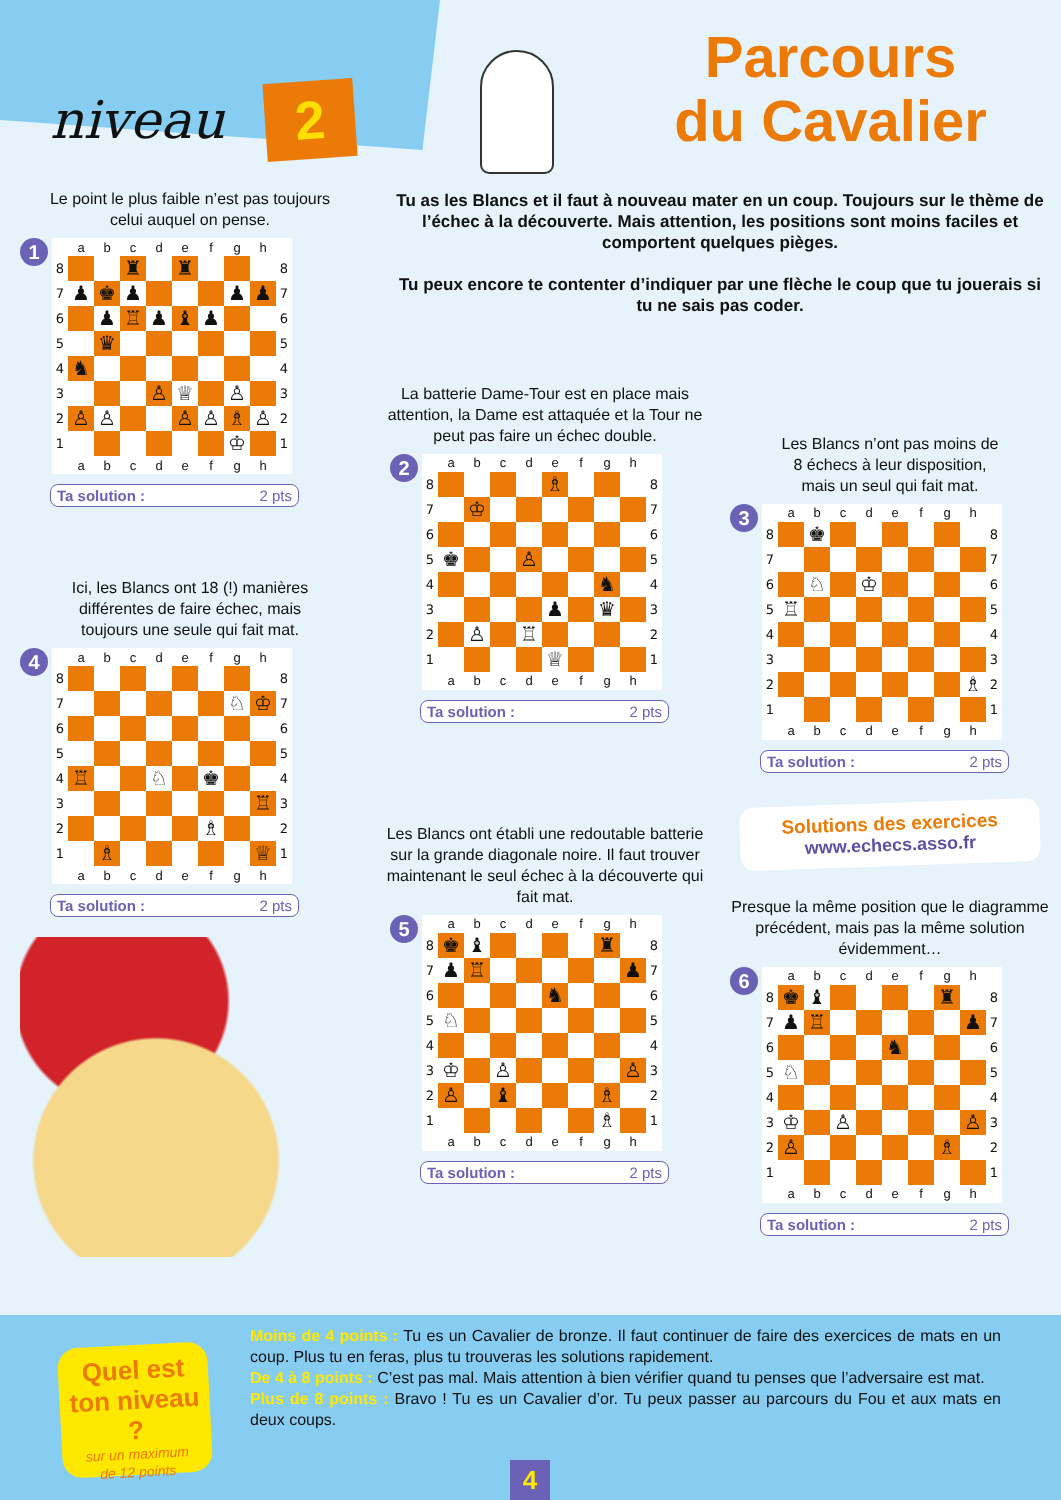niveau 2
Parcours
du Cavalier
Le point le plus faible n’est pas toujours
celui auquel on pense.
1
| | a | b | c | d | e | f | g | h | |
| --- | --- | --- | --- | --- | --- | --- | --- | --- | --- |
| 8 | | | ♜ | | ♜ | | | | 8 |
| 7 | ♟ | ♚ | ♟ | | | | ♟ | ♟ | 7 |
| 6 | | ♟ | ♖ | ♟ | ♝ | ♟ | | | 6 |
| 5 | | ♛ | | | | | | | 5 |
| 4 | ♞ | | | | | | | | 4 |
| 3 | | | | ♙ | ♕ | | ♙ | | 3 |
| 2 | ♙ | ♙ | | | ♙ | ♙ | ♗ | ♙ | 2 |
| 1 | | | | | | | ♔ | | 1 |
| | a | b | c | d | e | f | g | h | |
Ta solution : 2 pts
Ici, les Blancs ont 18 (!) manières
différentes de faire échec, mais
toujours une seule qui fait mat.
4
| | a | b | c | d | e | f | g | h | |
| --- | --- | --- | --- | --- | --- | --- | --- | --- | --- |
| 8 | | | | | | | | | 8 |
| 7 | | | | | | | ♘ | ♔ | 7 |
| 6 | | | | | | | | | 6 |
| 5 | | | | | | | | | 5 |
| 4 | ♖ | | | ♘ | | ♚ | | | 4 |
| 3 | | | | | | | | ♖ | 3 |
| 2 | | | | | | ♗ | | | 2 |
| 1 | | ♗ | | | | | | ♕ | 1 |
| | a | b | c | d | e | f | g | h | |
Ta solution : 2 pts
Tu as les Blancs et il faut à nouveau mater en un coup. Toujours sur le thème de l’échec à la découverte. Mais attention, les positions sont moins faciles et comportent quelques pièges.
Tu peux encore te contenter d’indiquer par une flèche le coup que tu jouerais si tu ne sais pas coder.
La batterie Dame-Tour est en place mais attention, la Dame est attaquée et la Tour ne peut pas faire un échec double.
2
| | a | b | c | d | e | f | g | h | |
| --- | --- | --- | --- | --- | --- | --- | --- | --- | --- |
| 8 | | | | | ♗ | | | | 8 |
| 7 | | ♔ | | | | | | | 7 |
| 6 | | | | | | | | | 6 |
| 5 | ♚ | | | ♙ | | | | | 5 |
| 4 | | | | | | | ♞ | | 4 |
| 3 | | | | | ♟ | | ♛ | | 3 |
| 2 | | ♙ | | ♖ | | | | | 2 |
| 1 | | | | | ♕ | | | | 1 |
| | a | b | c | d | e | f | g | h | |
Ta solution : 2 pts
Les Blancs ont établi une redoutable batterie sur la grande diagonale noire. Il faut trouver maintenant le seul échec à la découverte qui fait mat.
5
| | a | b | c | d | e | f | g | h | |
| --- | --- | --- | --- | --- | --- | --- | --- | --- | --- |
| 8 | ♚ | ♝ | | | | | ♜ | | 8 |
| 7 | ♟ | ♖ | | | | | | ♟ | 7 |
| 6 | | | | | ♞ | | | | 6 |
| 5 | ♘ | | | | | | | | 5 |
| 4 | | | | | | | | | 4 |
| 3 | ♔ | | ♙ | | | | | ♙ | 3 |
| 2 | ♙ | | ♝ | | | | ♗ | | 2 |
| 1 | | | | | | | ♗ | | 1 |
| | a | b | c | d | e | f | g | h | |
Ta solution : 2 pts
Les Blancs n’ont pas moins de
8 échecs à leur disposition,
mais un seul qui fait mat.
3
| | a | b | c | d | e | f | g | h | |
| --- | --- | --- | --- | --- | --- | --- | --- | --- | --- |
| 8 | | ♚ | | | | | | | 8 |
| 7 | | | | | | | | | 7 |
| 6 | | ♘ | | ♔ | | | | | 6 |
| 5 | ♖ | | | | | | | | 5 |
| 4 | | | | | | | | | 4 |
| 3 | | | | | | | | | 3 |
| 2 | | | | | | | | ♗ | 2 |
| 1 | | | | | | | | | 1 |
| | a | b | c | d | e | f | g | h | |
Ta solution : 2 pts
Solutions des exercices
www.echecs.asso.fr
Presque la même position que le diagramme précédent, mais pas la même solution évidemment…
6
| | a | b | c | d | e | f | g | h | |
| --- | --- | --- | --- | --- | --- | --- | --- | --- | --- |
| 8 | ♚ | ♝ | | | | | ♜ | | 8 |
| 7 | ♟ | ♖ | | | | | | ♟ | 7 |
| 6 | | | | | ♞ | | | | 6 |
| 5 | ♘ | | | | | | | | 5 |
| 4 | | | | | | | | | 4 |
| 3 | ♔ | | ♙ | | | | | ♙ | 3 |
| 2 | ♙ | | | | | | ♗ | | 2 |
| 1 | | | | | | | | | 1 |
| | a | b | c | d | e | f | g | h | |
Ta solution : 2 pts
Quel est
ton niveau ?
sur un maximum
de 12 points
Moins de 4 points : Tu es un Cavalier de bronze. Il faut continuer de faire des exercices de mats en un coup. Plus tu en feras, plus tu trouveras les solutions rapidement.
De 4 à 8 points : C’est pas mal. Mais attention à bien vérifier quand tu penses que l’adversaire est mat.
Plus de 8 points : Bravo ! Tu es un Cavalier d’or. Tu peux passer au parcours du Fou et aux mats en deux coups.
4